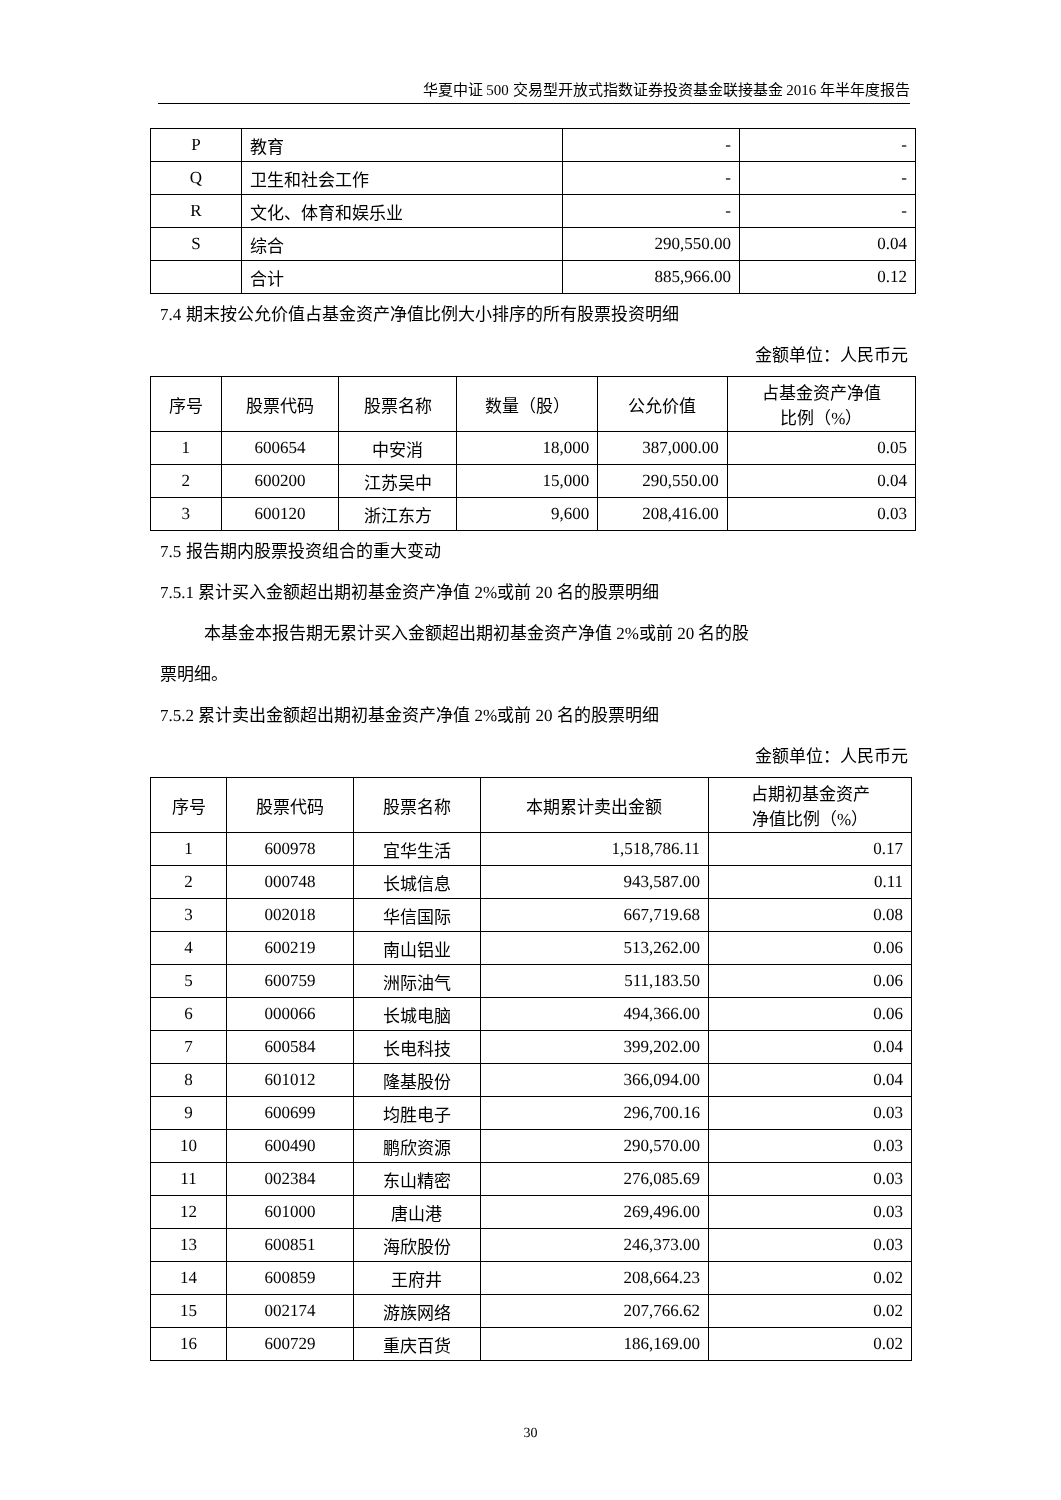华夏中证 500 交易型开放式指数证券投资基金联接基金 2016 年半年度报告
| P | 教育 | - | - |
| Q | 卫生和社会工作 | - | - |
| R | 文化、体育和娱乐业 | - | - |
| S | 综合 | 290,550.00 | 0.04 |
| | 合计 | 885,966.00 | 0.12 |
7.4 期末按公允价值占基金资产净值比例大小排序的所有股票投资明细
金额单位：人民币元
| 序号 | 股票代码 | 股票名称 | 数量（股） | 公允价值 | 占基金资产净值 比例（%） |
| --- | --- | --- | --- | --- | --- |
| 1 | 600654 | 中安消 | 18,000 | 387,000.00 | 0.05 |
| 2 | 600200 | 江苏吴中 | 15,000 | 290,550.00 | 0.04 |
| 3 | 600120 | 浙江东方 | 9,600 | 208,416.00 | 0.03 |
7.5 报告期内股票投资组合的重大变动
7.5.1 累计买入金额超出期初基金资产净值 2%或前 20 名的股票明细
本基金本报告期无累计买入金额超出期初基金资产净值 2%或前 20 名的股
票明细。
7.5.2 累计卖出金额超出期初基金资产净值 2%或前 20 名的股票明细
金额单位：人民币元
| 序号 | 股票代码 | 股票名称 | 本期累计卖出金额 | 占期初基金资产 净值比例（%） |
| --- | --- | --- | --- | --- |
| 1 | 600978 | 宜华生活 | 1,518,786.11 | 0.17 |
| 2 | 000748 | 长城信息 | 943,587.00 | 0.11 |
| 3 | 002018 | 华信国际 | 667,719.68 | 0.08 |
| 4 | 600219 | 南山铝业 | 513,262.00 | 0.06 |
| 5 | 600759 | 洲际油气 | 511,183.50 | 0.06 |
| 6 | 000066 | 长城电脑 | 494,366.00 | 0.06 |
| 7 | 600584 | 长电科技 | 399,202.00 | 0.04 |
| 8 | 601012 | 隆基股份 | 366,094.00 | 0.04 |
| 9 | 600699 | 均胜电子 | 296,700.16 | 0.03 |
| 10 | 600490 | 鹏欣资源 | 290,570.00 | 0.03 |
| 11 | 002384 | 东山精密 | 276,085.69 | 0.03 |
| 12 | 601000 | 唐山港 | 269,496.00 | 0.03 |
| 13 | 600851 | 海欣股份 | 246,373.00 | 0.03 |
| 14 | 600859 | 王府井 | 208,664.23 | 0.02 |
| 15 | 002174 | 游族网络 | 207,766.62 | 0.02 |
| 16 | 600729 | 重庆百货 | 186,169.00 | 0.02 |
30